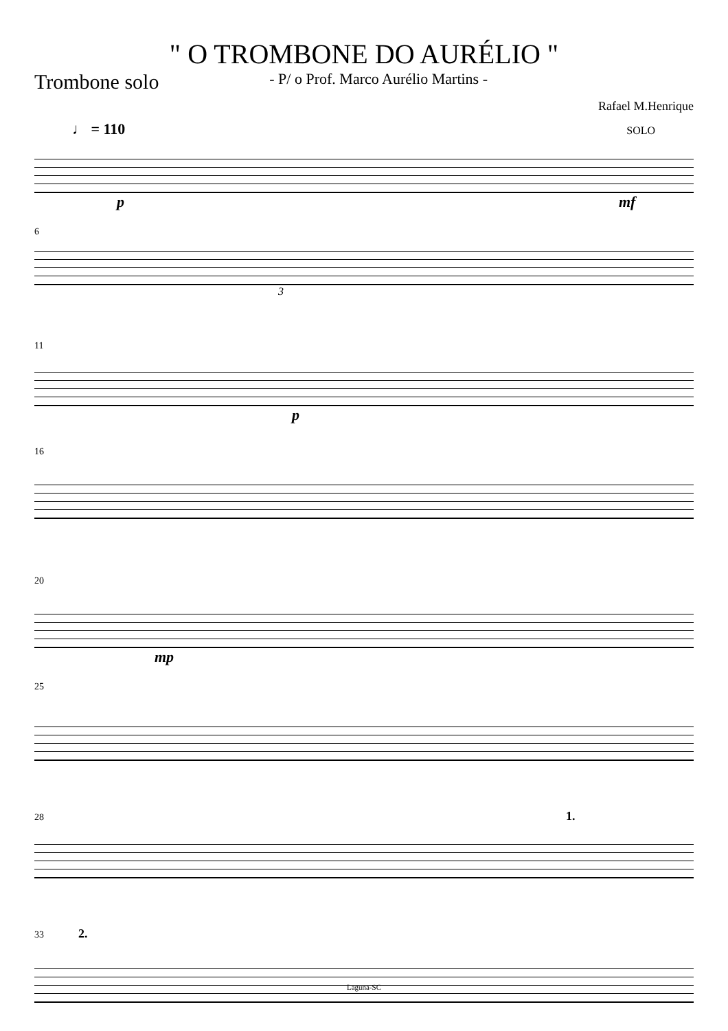" O TROMBONE DO AURÉLIO "
Trombone solo - P/ o Prof. Marco Aurélio Martins -
Rafael M.Henrique
♩ = 110 SOLO
pmf
6
3
11
p
16
20
mp
25
28 1.
33 2.
Laguna-SC